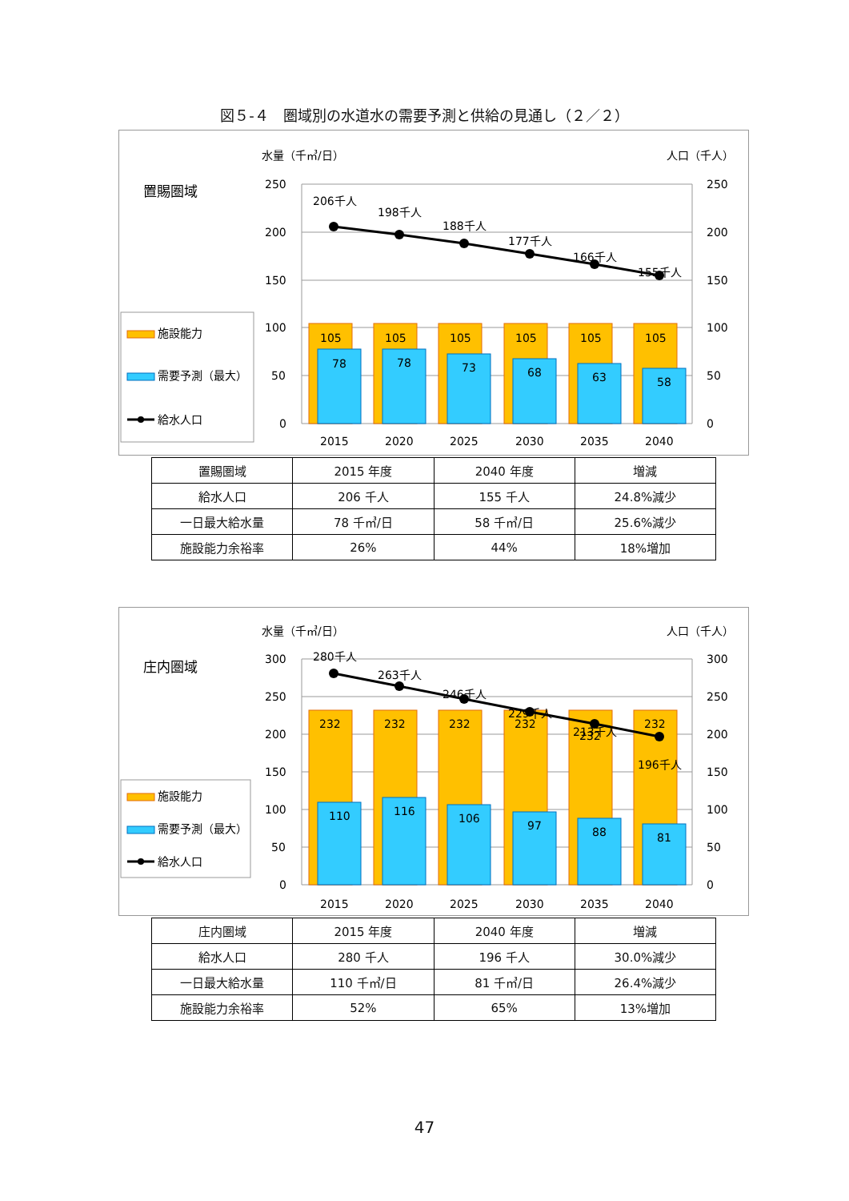図５-４　圏域別の水道水の需要予測と供給の見通し（２／２）
水量（千㎥/日）
人口（千人）
置賜圏域
施設能力
需要予測（最大）
給水人口
250
200
150
100
50
0
250
200
150
100
50
0
105
105
105
105
105
105
78
78
73
68
63
58
206千人
198千人
188千人
177千人
166千人
155千人
2015
2020
2025
2030
2035
2040
| 置賜圏域 | 2015 年度 | 2040 年度 | 増減 |
| 給水人口 | 206 千人 | 155 千人 | 24.8%減少 |
| 一日最大給水量 | 78 千㎥/日 | 58 千㎥/日 | 25.6%減少 |
| 施設能力余裕率 | 26% | 44% | 18%増加 |
水量（千㎥/日）
人口（千人）
庄内圏域
施設能力
需要予測（最大）
給水人口
300
250
200
150
100
50
0
300
250
200
150
100
50
0
232
232
232
232
232
232
110
116
106
97
88
81
280千人
263千人
246千人
229千人
213千人
196千人
2015
2020
2025
2030
2035
2040
| 庄内圏域 | 2015 年度 | 2040 年度 | 増減 |
| 給水人口 | 280 千人 | 196 千人 | 30.0%減少 |
| 一日最大給水量 | 110 千㎥/日 | 81 千㎥/日 | 26.4%減少 |
| 施設能力余裕率 | 52% | 65% | 13%増加 |
47